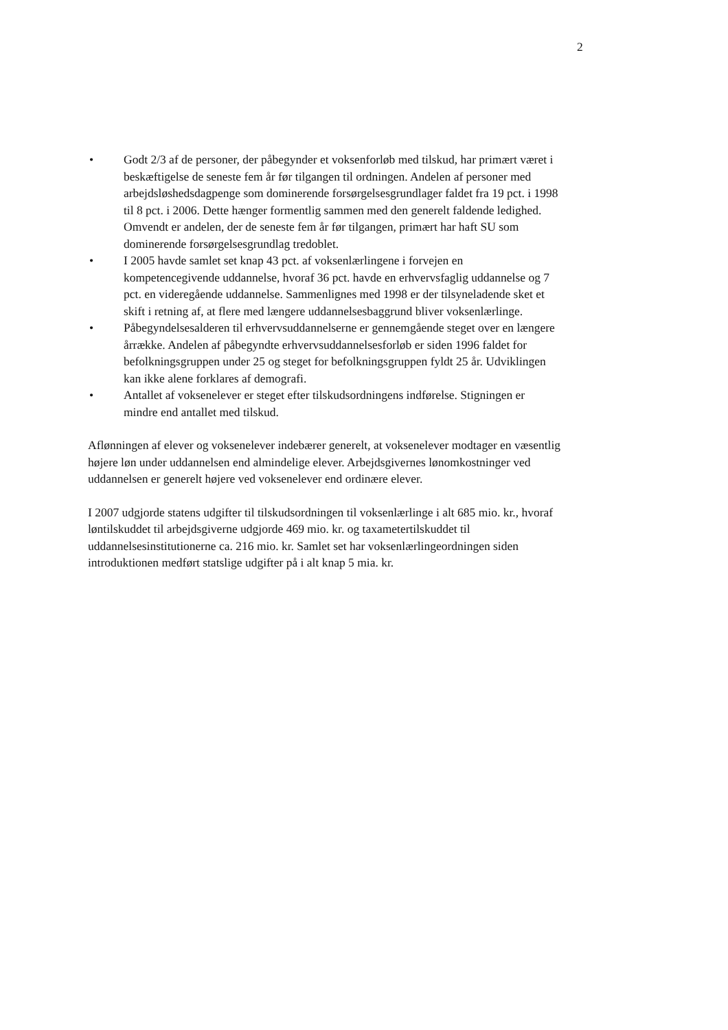2
• Godt 2/3 af de personer, der påbegynder et voksenforløb med tilskud, har primært været i beskæftigelse de seneste fem år før tilgangen til ordningen. Andelen af personer med arbejdsløshedsdagpenge som dominerende forsørgelsesgrundlager faldet fra 19 pct. i 1998 til 8 pct. i 2006. Dette hænger formentlig sammen med den generelt faldende ledighed. Omvendt er andelen, der de seneste fem år før tilgangen, primært har haft SU som dominerende forsørgelsesgrundlag tredoblet.
• I 2005 havde samlet set knap 43 pct. af voksenlærlingene i forvejen en kompetencegivende uddannelse, hvoraf 36 pct. havde en erhvervsfaglig uddannelse og 7 pct. en videregående uddannelse. Sammenlignes med 1998 er der tilsyneladende sket et skift i retning af, at flere med længere uddannelsesbaggrund bliver voksenlærlinge.
• Påbegyndelsesalderen til erhvervsuddannelserne er gennemgående steget over en længere årrække. Andelen af påbegyndte erhvervsuddannelsesforløb er siden 1996 faldet for befolkningsgruppen under 25 og steget for befolkningsgruppen fyldt 25 år. Udviklingen kan ikke alene forklares af demografi.
• Antallet af voksenelever er steget efter tilskudsordningens indførelse. Stigningen er mindre end antallet med tilskud.
Aflønningen af elever og voksenelever indebærer generelt, at voksenelever modtager en væsentlig højere løn under uddannelsen end almindelige elever. Arbejdsgivernes lønomkostninger ved uddannelsen er generelt højere ved voksenelever end ordinære elever.
I 2007 udgjorde statens udgifter til tilskudsordningen til voksenlærlinge i alt 685 mio. kr., hvoraf løntilskuddet til arbejdsgiverne udgjorde 469 mio. kr. og taxametertilskuddet til uddannelsesinstitutionerne ca. 216 mio. kr. Samlet set har voksenlærlingeordningen siden introduktionen medført statslige udgifter på i alt knap 5 mia. kr.